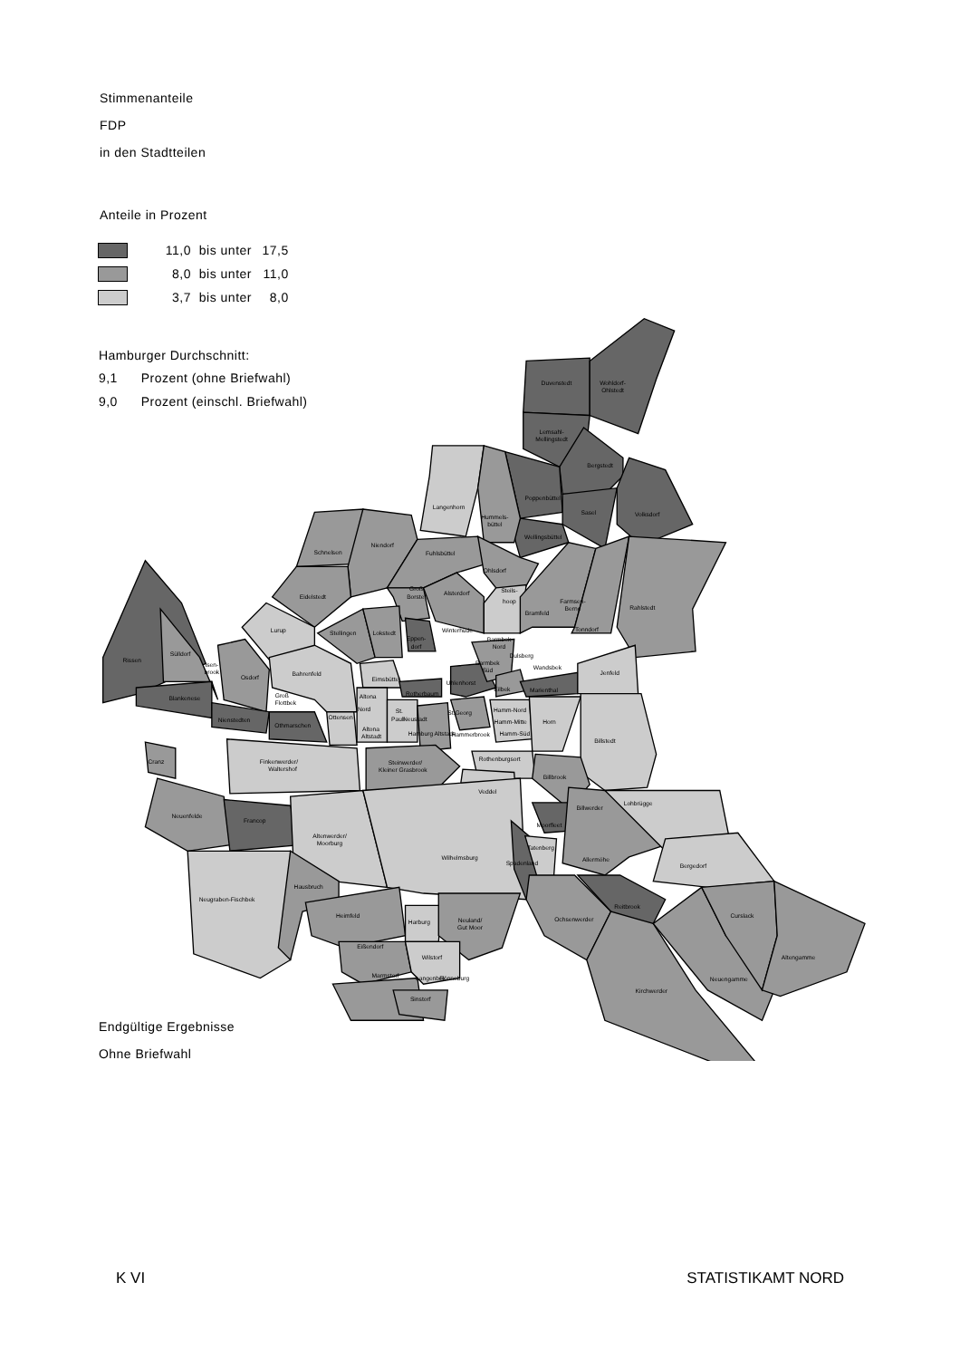Stimmenanteile
FDP
in den Stadtteilen
Anteile in Prozent
11,0 bis unter 17,5
8,0 bis unter 11,0
3,7 bis unter 8,0
Hamburger Durchschnitt:
9,1
Prozent (ohne Briefwahl)
9,0
Prozent (einschl. Briefwahl)
Duvenstedt
Wohldorf-
Ohlstedt
Lemsahl-
Mellingstedt
Bergstedt
Poppenbüttel
Sasel
Volksdorf
Wellingsbüttel
Langenhorn
Hummels-
büttel
Schnelsen
Niendorf
Fuhlsbüttel
Ohlsdorf
Eidelstedt
Groß
Borstel
Alsterdorf
Steils-
hoop
Farmsen-
Berne
Rahlstedt
Lurup
Stellingen
Lokstedt
Winterhude
Bramfeld
Barmbek
Nord
Tonndorf
Eppen-
dorf
Rissen
Sülldorf
Isen-
brook
Osdorf
Bahrenfeld
Barmbek
Süd
Dulsberg
Wandsbek
Jenfeld
Eimsbüttel
Uhlenhorst
Rotherbaum
Eilbek
Marienthal
Blankenese
Groß
Flottbek
Altona
Nord
St.
Pauli
Neustadt
St.Georg
Hamm-Nord
Hamm-Mitte
Hamm-Süd
Horn
Nienstedten
Othmarschen
Ottensen
Altona
Altstadt
Hamburg Altstadt
Hammerbrook
Billstedt
Rothenburgsort
Cranz
Finkenwerder/
Waltershof
Steinwerder/
Kleiner Grasbrook
Billbrook
Veddel
Lohbrügge
Billwerder
Neuenfelde
Francop
Moorfleet
Altenwerder/
Moorburg
Tatenberg
Wilhelmsburg
Allermöhe
Spadenland
Bergedorf
Neugraben-Fischbek
Hausbruch
Reitbrook
Heimfeld
Harburg
Neuland/
Gut Moor
Ochsenwerder
Curslack
Eißendorf
Wilstorf
Altengamme
Marmstorf
Langenbek
Rönneburg
Neuengamme
Kirchwerder
Sinstorf
Endgültige Ergebnisse
Ohne Briefwahl
K VI STATISTIKAMT NORD